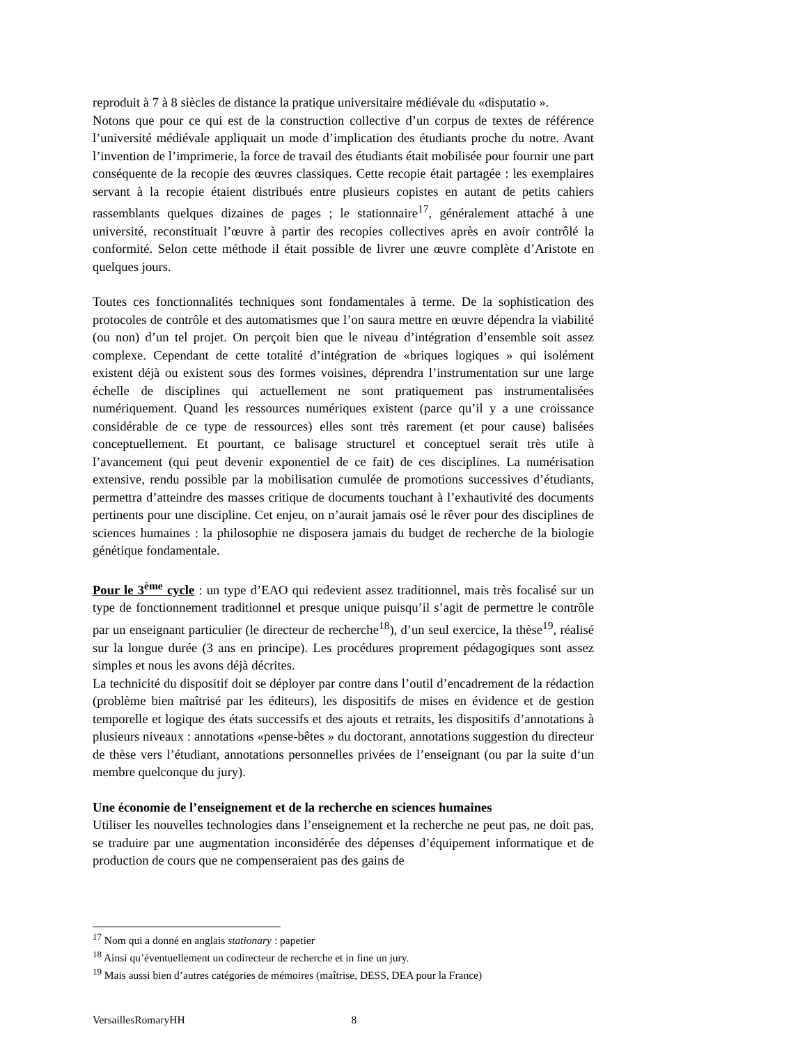reproduit à 7 à 8 siècles de distance la pratique universitaire médiévale du «disputatio ».
Notons que pour ce qui est de la construction collective d’un corpus de textes de référence l’université médiévale appliquait un mode d’implication des étudiants proche du notre. Avant l’invention de l’imprimerie, la force de travail des étudiants était mobilisée pour fournir une part conséquente de la recopie des œuvres classiques. Cette recopie était partagée : les exemplaires servant à la recopie étaient distribués entre plusieurs copistes en autant de petits cahiers rassemblants quelques dizaines de pages ; le stationnaire<sup>17</sup>, généralement attaché à une université, reconstituait l’œuvre à partir des recopies collectives après en avoir contrôlé la conformité. Selon cette méthode il était possible de livrer une œuvre complète d’Aristote en quelques jours.
Toutes ces fonctionnalités techniques sont fondamentales à terme. De la sophistication des protocoles de contrôle et des automatismes que l’on saura mettre en œuvre dépendra la viabilité (ou non) d’un tel projet. On perçoit bien que le niveau d’intégration d’ensemble soit assez complexe. Cependant de cette totalité d’intégration de «briques logiques » qui isolément existent déjà ou existent sous des formes voisines, déprendra l’instrumentation sur une large échelle de disciplines qui actuellement ne sont pratiquement pas instrumentalisées numériquement. Quand les ressources numériques existent (parce qu’il y a une croissance considérable de ce type de ressources) elles sont très rarement (et pour cause) balisées conceptuellement. Et pourtant, ce balisage structurel et conceptuel serait très utile à l’avancement (qui peut devenir exponentiel de ce fait) de ces disciplines. La numérisation extensive, rendu possible par la mobilisation cumulée de promotions successives d’étudiants, permettra d’atteindre des masses critique de documents touchant à l’exhautivité des documents pertinents pour une discipline. Cet enjeu, on n’aurait jamais osé le rêver pour des disciplines de sciences humaines : la philosophie ne disposera jamais du budget de recherche de la biologie génétique fondamentale.
Pour le 3<sup>ème</sup> cycle : un type d’EAO qui redevient assez traditionnel, mais très focalisé sur un type de fonctionnement traditionnel et presque unique puisqu’il s’agit de permettre le contrôle par un enseignant particulier (le directeur de recherche<sup>18</sup>), d’un seul exercice, la thèse<sup>19</sup>, réalisé sur la longue durée (3 ans en principe). Les procédures proprement pédagogiques sont assez simples et nous les avons déjà décrites.
La technicité du dispositif doit se déployer par contre dans l’outil d’encadrement de la rédaction (problème bien maîtrisé par les éditeurs), les dispositifs de mises en évidence et de gestion temporelle et logique des états successifs et des ajouts et retraits, les dispositifs d’annotations à plusieurs niveaux : annotations «pense-bêtes » du doctorant, annotations suggestion du directeur de thèse vers l’étudiant, annotations personnelles privées de l’enseignant (ou par la suite d‘un membre quelconque du jury).
Une économie de l’enseignement et de la recherche en sciences humaines
Utiliser les nouvelles technologies dans l’enseignement et la recherche ne peut pas, ne doit pas, se traduire par une augmentation inconsidérée des dépenses d’équipement informatique et de production de cours que ne compenseraient pas des gains de
<sup>17</sup> Nom qui a donné en anglais stationary : papetier
<sup>18</sup> Ainsi qu’éventuellement un codirecteur de recherche et in fine un jury.
<sup>19</sup> Mais aussi bien d’autres catégories de mémoires (maîtrise, DESS, DEA pour la France)
VersaillesRomaryHH 8